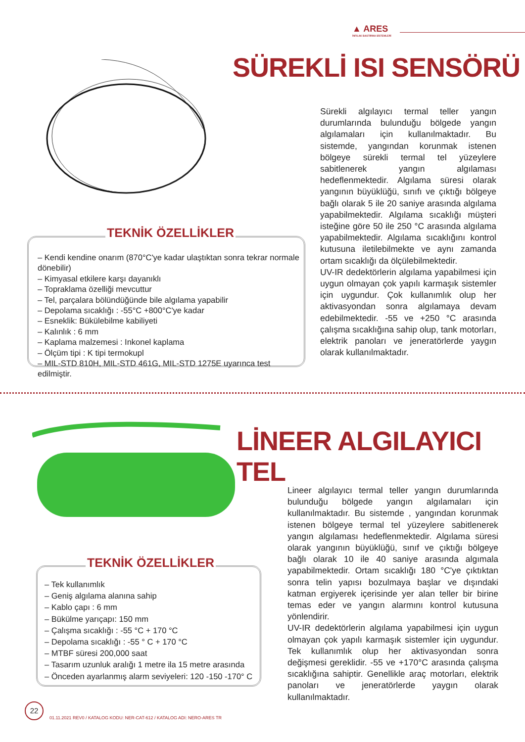▲ ARES
İNFILAK BASTIRMA SİSTEMLERİ
SÜREKLİ ISI SENSÖRÜ
Sürekli algılayıcı termal teller yangın durumlarında bulunduğu bölgede yangın algılamaları için kullanılmaktadır. Bu sistemde, yangından korunmak istenen bölgeye sürekli termal tel yüzeylere sabitlenerek yangın algılaması hedeflenmektedir. Algılama süresi olarak yangının büyüklüğü, sınıfı ve çıktığı bölgeye bağlı olarak 5 ile 20 saniye arasında algılama yapabilmektedir. Algılama sıcaklığı müşteri isteğine göre 50 ile 250 °C arasında algılama yapabilmektedir. Algılama sıcaklığını kontrol kutusuna iletilebilmekte ve aynı zamanda ortam sıcaklığı da ölçülebilmektedir.
UV-IR dedektörlerin algılama yapabilmesi için uygun olmayan çok yapılı karmaşık sistemler için uygundur. Çok kullanımlık olup her aktivasyondan sonra algılamaya devam edebilmektedir. -55 ve +250 °C arasında çalışma sıcaklığına sahip olup, tank motorları, elektrik panoları ve jeneratörlerde yaygın olarak kullanılmaktadır.
TEKNİK ÖZELLİKLER
– Kendi kendine onarım (870°C'ye kadar ulaştıktan sonra tekrar normale dönebilir)
– Kimyasal etkilere karşı dayanıklı
– Topraklama özelliği mevcuttur
– Tel, parçalara bölündüğünde bile algılama yapabilir
– Depolama sıcaklığı : -55°C +800°C'ye kadar
– Esneklik: Bükülebilme kabiliyeti
– Kalınlık : 6 mm
– Kaplama malzemesi : Inkonel kaplama
– Ölçüm tipi : K tipi termokupl
– MIL-STD 810H, MIL-STD 461G, MIL-STD 1275E uyarınca test edilmiştir.
LİNEER ALGILAYICI TEL
Lineer algılayıcı termal teller yangın durumlarında bulunduğu bölgede yangın algılamaları için kullanılmaktadır. Bu sistemde , yangından korunmak istenen bölgeye termal tel yüzeylere sabitlenerek yangın algılaması hedeflenmektedir. Algılama süresi olarak yangının büyüklüğü, sınıf ve çıktığı bölgeye bağlı olarak 10 ile 40 saniye arasında algımala yapabilmektedir. Ortam sıcaklığı 180 °C'ye çıktıktan sonra telin yapısı bozulmaya başlar ve dışındaki katman ergiyerek içerisinde yer alan teller bir birine temas eder ve yangın alarmını kontrol kutusuna yönlendirir.
UV-IR dedektörlerin algılama yapabilmesi için uygun olmayan çok yapılı karmaşık sistemler için uygundur. Tek kullanımlık olup her aktivasyondan sonra değişmesi gereklidir. -55 ve +170°C arasında çalışma sıcaklığına sahiptir. Genellikle araç motorları, elektrik panoları ve jeneratörlerde yaygın olarak kullanılmaktadır.
TEKNİK ÖZELLİKLER
– Tek kullanımlık
– Geniş algılama alanına sahip
– Kablo çapı : 6 mm
– Bükülme yarıçapı: 150 mm
– Çalışma sıcaklığı : -55 °C + 170 °C
– Depolama sıcaklığı : -55 ° C + 170 °C
– MTBF süresi 200,000 saat
– Tasarım uzunluk aralığı 1 metre ila 15 metre arasında
– Önceden ayarlanmış alarm seviyeleri: 120 -150 -170° C
22
01.11.2021 REV0 / KATALOG KODU: NER-CAT-612 / KATALOG ADI: NERO-ARES TR